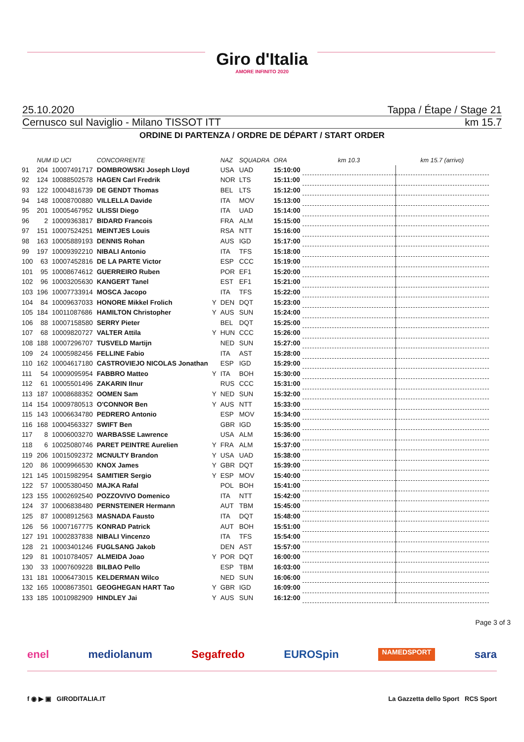Giro d'Italia
AMORE INFINITO 2020
25.10.2020 Tappa / Étape / Stage 21
Cernusco sul Naviglio - Milano TISSOT ITT km 15.7
ORDINE DI PARTENZA / ORDRE DE DÉPART / START ORDER
| | NUM ID UCI | | CONCORRENTE | | NAZ | SQUADRA | ORA | km 10.3 | km 15.7 (arrivo) |
| --- | --- | --- | --- | --- | --- | --- | --- | --- | --- |
| 91 | 204 | 10007491717 | DOMBROWSKI Joseph Lloyd | | USA | UAD | 15:10:00 | | |
| 92 | 124 | 10088502578 | HAGEN Carl Fredrik | | NOR | LTS | 15:11:00 | | |
| 93 | 122 | 10004816739 | DE GENDT Thomas | | BEL | LTS | 15:12:00 | | |
| 94 | 148 | 10008700880 | VILLELLA Davide | | ITA | MOV | 15:13:00 | | |
| 95 | 201 | 10005467952 | ULISSI Diego | | ITA | UAD | 15:14:00 | | |
| 96 | 2 | 10009363817 | BIDARD Francois | | FRA | ALM | 15:15:00 | | |
| 97 | 151 | 10007524251 | MEINTJES Louis | | RSA | NTT | 15:16:00 | | |
| 98 | 163 | 10005889193 | DENNIS Rohan | | AUS | IGD | 15:17:00 | | |
| 99 | 197 | 10009392210 | NIBALI Antonio | | ITA | TFS | 15:18:00 | | |
| 100 | 63 | 10007452816 | DE LA PARTE Victor | | ESP | CCC | 15:19:00 | | |
| 101 | 95 | 10008674612 | GUERREIRO Ruben | | POR | EF1 | 15:20:00 | | |
| 102 | 96 | 10003205630 | KANGERT Tanel | | EST | EF1 | 15:21:00 | | |
| 103 | 196 | 10007733914 | MOSCA Jacopo | | ITA | TFS | 15:22:00 | | |
| 104 | 84 | 10009637033 | HONORE Mikkel Frolich | Y | DEN | DQT | 15:23:00 | | |
| 105 | 184 | 10011087686 | HAMILTON Christopher | Y | AUS | SUN | 15:24:00 | | |
| 106 | 88 | 10007158580 | SERRY Pieter | | BEL | DQT | 15:25:00 | | |
| 107 | 68 | 10009820727 | VALTER Attila | Y | HUN | CCC | 15:26:00 | | |
| 108 | 188 | 10007296707 | TUSVELD Martijn | | NED | SUN | 15:27:00 | | |
| 109 | 24 | 10005982456 | FELLINE Fabio | | ITA | AST | 15:28:00 | | |
| 110 | 162 | 10004617180 | CASTROVIEJO NICOLAS Jonathan | | ESP | IGD | 15:29:00 | | |
| 111 | 54 | 10009095954 | FABBRO Matteo | Y | ITA | BOH | 15:30:00 | | |
| 112 | 61 | 10005501496 | ZAKARIN Ilnur | | RUS | CCC | 15:31:00 | | |
| 113 | 187 | 10008688352 | OOMEN Sam | Y | NED | SUN | 15:32:00 | | |
| 114 | 154 | 10009780513 | O'CONNOR Ben | Y | AUS | NTT | 15:33:00 | | |
| 115 | 143 | 10006634780 | PEDRERO Antonio | | ESP | MOV | 15:34:00 | | |
| 116 | 168 | 10004563327 | SWIFT Ben | | GBR | IGD | 15:35:00 | | |
| 117 | 8 | 10006003270 | WARBASSE Lawrence | | USA | ALM | 15:36:00 | | |
| 118 | 6 | 10025080746 | PARET PEINTRE Aurelien | Y | FRA | ALM | 15:37:00 | | |
| 119 | 206 | 10015092372 | MCNULTY Brandon | Y | USA | UAD | 15:38:00 | | |
| 120 | 86 | 10009966530 | KNOX James | Y | GBR | DQT | 15:39:00 | | |
| 121 | 145 | 10015982954 | SAMITIER Sergio | Y | ESP | MOV | 15:40:00 | | |
| 122 | 57 | 10005380450 | MAJKA Rafal | | POL | BOH | 15:41:00 | | |
| 123 | 155 | 10002692540 | POZZOVIVO Domenico | | ITA | NTT | 15:42:00 | | |
| 124 | 37 | 10006838480 | PERNSTEINER Hermann | | AUT | TBM | 15:45:00 | | |
| 125 | 87 | 10008912563 | MASNADA Fausto | | ITA | DQT | 15:48:00 | | |
| 126 | 56 | 10007167775 | KONRAD Patrick | | AUT | BOH | 15:51:00 | | |
| 127 | 191 | 10002837838 | NIBALI Vincenzo | | ITA | TFS | 15:54:00 | | |
| 128 | 21 | 10003401246 | FUGLSANG Jakob | | DEN | AST | 15:57:00 | | |
| 129 | 81 | 10010784057 | ALMEIDA Joao | Y | POR | DQT | 16:00:00 | | |
| 130 | 33 | 10007609228 | BILBAO Pello | | ESP | TBM | 16:03:00 | | |
| 131 | 181 | 10006473015 | KELDERMAN Wilco | | NED | SUN | 16:06:00 | | |
| 132 | 165 | 10008673501 | GEOGHEGAN HART Tao | Y | GBR | IGD | 16:09:00 | | |
| 133 | 185 | 10010982909 | HINDLEY Jai | Y | AUS | SUN | 16:12:00 | | |
Page 3 of 3
enel mediolanum Segafredo EUROSpin NAMEDSPORT sara
f ◉ ▶ ▣ GIRODITALIA.IT La Gazzetta dello Sport RCS Sport